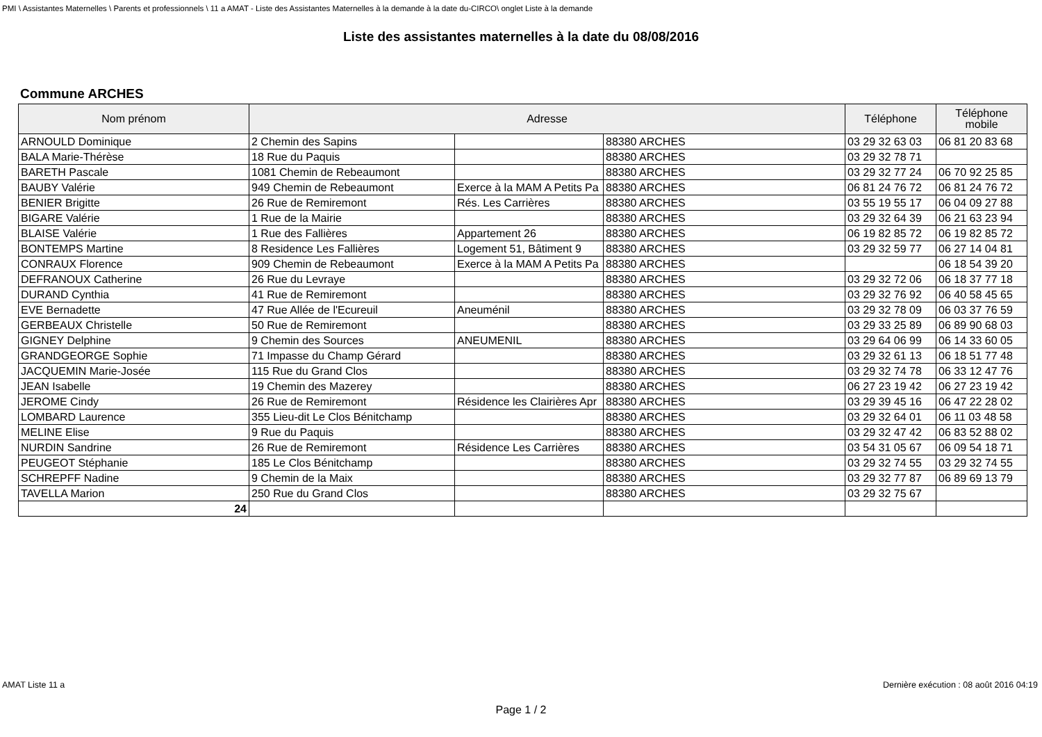PMI \ Assistantes Maternelles \ Parents et professionnels \ 11 a AMAT - Liste des Assistantes Maternelles à la demande à la date du-CIRCO\ onglet Liste à la demande
Liste des assistantes maternelles à la date du 08/08/2016
Commune ARCHES
| Nom prénom | Adresse | | | Téléphone | Téléphone mobile |
| --- | --- | --- | --- | --- | --- |
| ARNOULD Dominique | 2 Chemin des Sapins | | 88380 ARCHES | 03 29 32 63 03 | 06 81 20 83 68 |
| BALA Marie-Thérèse | 18 Rue du Paquis | | 88380 ARCHES | 03 29 32 78 71 | |
| BARETH Pascale | 1081 Chemin de Rebeaumont | | 88380 ARCHES | 03 29 32 77 24 | 06 70 92 25 85 |
| BAUBY Valérie | 949 Chemin de Rebeaumont | Exerce à la MAM A Petits Pa | 88380 ARCHES | 06 81 24 76 72 | 06 81 24 76 72 |
| BENIER Brigitte | 26 Rue de Remiremont | Rés. Les Carrières | 88380 ARCHES | 03 55 19 55 17 | 06 04 09 27 88 |
| BIGARE Valérie | 1 Rue de la Mairie | | 88380 ARCHES | 03 29 32 64 39 | 06 21 63 23 94 |
| BLAISE Valérie | 1 Rue des Fallières | Appartement 26 | 88380 ARCHES | 06 19 82 85 72 | 06 19 82 85 72 |
| BONTEMPS Martine | 8 Residence Les Fallières | Logement 51, Bâtiment 9 | 88380 ARCHES | 03 29 32 59 77 | 06 27 14 04 81 |
| CONRAUX Florence | 909 Chemin de Rebeaumont | Exerce à la MAM A Petits Pa | 88380 ARCHES | | 06 18 54 39 20 |
| DEFRANOUX Catherine | 26 Rue du Levraye | | 88380 ARCHES | 03 29 32 72 06 | 06 18 37 77 18 |
| DURAND Cynthia | 41 Rue de Remiremont | | 88380 ARCHES | 03 29 32 76 92 | 06 40 58 45 65 |
| EVE Bernadette | 47 Rue Allée de l'Ecureuil | Aneuménil | 88380 ARCHES | 03 29 32 78 09 | 06 03 37 76 59 |
| GERBEAUX Christelle | 50 Rue de Remiremont | | 88380 ARCHES | 03 29 33 25 89 | 06 89 90 68 03 |
| GIGNEY Delphine | 9 Chemin des Sources | ANEUMENIL | 88380 ARCHES | 03 29 64 06 99 | 06 14 33 60 05 |
| GRANDGEORGE Sophie | 71 Impasse du Champ Gérard | | 88380 ARCHES | 03 29 32 61 13 | 06 18 51 77 48 |
| JACQUEMIN Marie-Josée | 115 Rue du Grand Clos | | 88380 ARCHES | 03 29 32 74 78 | 06 33 12 47 76 |
| JEAN Isabelle | 19 Chemin des Mazerey | | 88380 ARCHES | 06 27 23 19 42 | 06 27 23 19 42 |
| JEROME Cindy | 26 Rue de Remiremont | Résidence les Clairières Apr | 88380 ARCHES | 03 29 39 45 16 | 06 47 22 28 02 |
| LOMBARD Laurence | 355 Lieu-dit Le Clos Bénitchamp | | 88380 ARCHES | 03 29 32 64 01 | 06 11 03 48 58 |
| MELINE Elise | 9 Rue du Paquis | | 88380 ARCHES | 03 29 32 47 42 | 06 83 52 88 02 |
| NURDIN Sandrine | 26 Rue de Remiremont | Résidence Les Carrières | 88380 ARCHES | 03 54 31 05 67 | 06 09 54 18 71 |
| PEUGEOT Stéphanie | 185 Le Clos Bénitchamp | | 88380 ARCHES | 03 29 32 74 55 | 03 29 32 74 55 |
| SCHREPFF Nadine | 9 Chemin de la Maix | | 88380 ARCHES | 03 29 32 77 87 | 06 89 69 13 79 |
| TAVELLA Marion | 250 Rue du Grand Clos | | 88380 ARCHES | 03 29 32 75 67 | |
| 24 | | | | | |
AMAT Liste 11 a Dernière exécution : 08 août 2016 04:19
Page 1 / 2